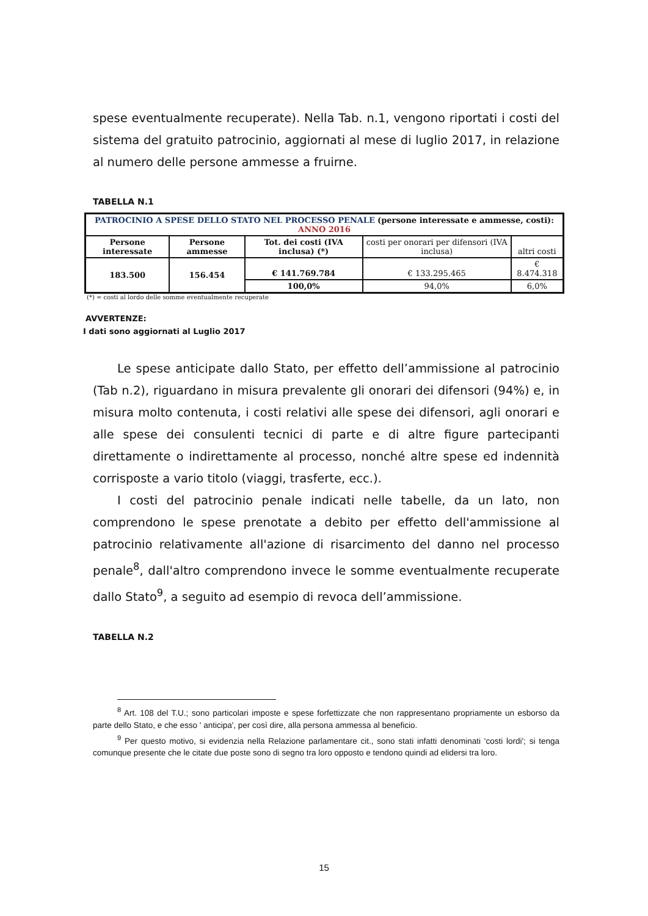spese eventualmente recuperate). Nella Tab. n.1, vengono riportati i costi del sistema del gratuito patrocinio, aggiornati al mese di luglio 2017, in relazione al numero delle persone ammesse a fruirne.
TABELLA N.1
| PATROCINIO A SPESE DELLO STATO NEL PROCESSO PENALE (persone interessate e ammesse, costi): ANNO 2016 | | | | |
| Persone interessate | Persone ammesse | Tot. dei costi (IVA inclusa) (*) | costi per onorari per difensori (IVA inclusa) | altri costi |
| 183.500 | 156.454 | € 141.769.784 | € 133.295.465 | € 8.474.318 |
| | | 100,0% | 94,0% | 6,0% |
(*) = costi al lordo delle somme eventualmente recuperate
AVVERTENZE:
I dati sono aggiornati al Luglio 2017
Le spese anticipate dallo Stato, per effetto dell’ammissione al patrocinio (Tab n.2), riguardano in misura prevalente gli onorari dei difensori (94%) e, in misura molto contenuta, i costi relativi alle spese dei difensori, agli onorari e alle spese dei consulenti tecnici di parte e di altre figure partecipanti direttamente o indirettamente al processo, nonché altre spese ed indennità corrisposte a vario titolo (viaggi, trasferte, ecc.).
I costi del patrocinio penale indicati nelle tabelle, da un lato, non comprendono le spese prenotate a debito per effetto dell'ammissione al patrocinio relativamente all'azione di risarcimento del danno nel processo penale<sup>8</sup>, dall'altro comprendono invece le somme eventualmente recuperate dallo Stato<sup>9</sup>, a seguito ad esempio di revoca dell’ammissione.
TABELLA N.2
<sup>8</sup> Art. 108 del T.U.; sono particolari imposte e spese forfettizzate che non rappresentano propriamente un esborso da parte dello Stato, e che esso ' anticipa', per così dire, alla persona ammessa al beneficio.
<sup>9</sup> Per questo motivo, si evidenzia nella Relazione parlamentare cit., sono stati infatti denominati 'costi lordi'; si tenga comunque presente che le citate due poste sono di segno tra loro opposto e tendono quindi ad elidersi tra loro.
15